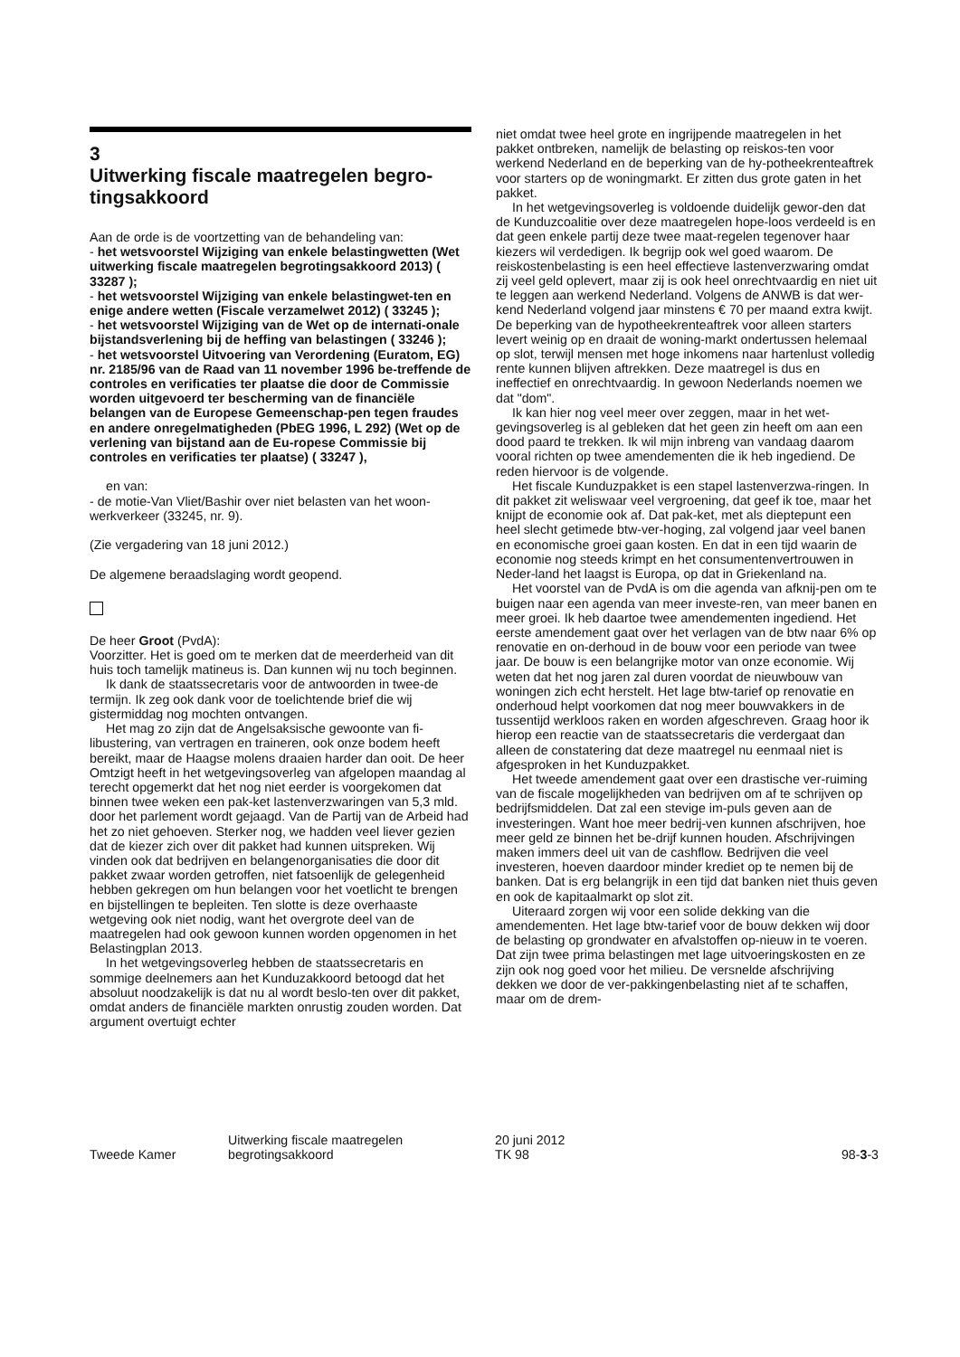3
Uitwerking fiscale maatregelen begro-tingsakkoord
Aan de orde is de voortzetting van de behandeling van:
- het wetsvoorstel Wijziging van enkele belastingwetten (Wet uitwerking fiscale maatregelen begrotingsakkoord 2013) ( 33287 );
- het wetsvoorstel Wijziging van enkele belastingwet-ten en enige andere wetten (Fiscale verzamelwet 2012) ( 33245 );
- het wetsvoorstel Wijziging van de Wet op de internati-onale bijstandsverlening bij de heffing van belastingen ( 33246 );
- het wetsvoorstel Uitvoering van Verordening (Euratom, EG) nr. 2185/96 van de Raad van 11 november 1996 be-treffende de controles en verificaties ter plaatse die door de Commissie worden uitgevoerd ter bescherming van de financiële belangen van de Europese Gemeenschap-pen tegen fraudes en andere onregelmatigheden (PbEG 1996, L 292) (Wet op de verlening van bijstand aan de Eu-ropese Commissie bij controles en verificaties ter plaatse) ( 33247 ),
en van:
- de motie-Van Vliet/Bashir over niet belasten van het woon-werkverkeer (33245, nr. 9).
(Zie vergadering van 18 juni 2012.)
De algemene beraadslaging wordt geopend.
De heer Groot (PvdA):
Voorzitter. Het is goed om te merken dat de meerderheid van dit huis toch tamelijk matineus is. Dan kunnen wij nu toch beginnen.
Ik dank de staatssecretaris voor de antwoorden in twee-de termijn. Ik zeg ook dank voor de toelichtende brief die wij gistermiddag nog mochten ontvangen.
Het mag zo zijn dat de Angelsaksische gewoonte van fi-libustering, van vertragen en traineren, ook onze bodem heeft bereikt, maar de Haagse molens draaien harder dan ooit. De heer Omtzigt heeft in het wetgevingsoverleg van afgelopen maandag al terecht opgemerkt dat het nog niet eerder is voorgekomen dat binnen twee weken een pak-ket lastenverzwaringen van 5,3 mld. door het parlement wordt gejaagd. Van de Partij van de Arbeid had het zo niet gehoeven. Sterker nog, we hadden veel liever gezien dat de kiezer zich over dit pakket had kunnen uitspreken. Wij vinden ook dat bedrijven en belangenorganisaties die door dit pakket zwaar worden getroffen, niet fatsoenlijk de gelegenheid hebben gekregen om hun belangen voor het voetlicht te brengen en bijstellingen te bepleiten. Ten slotte is deze overhaaste wetgeving ook niet nodig, want het overgrote deel van de maatregelen had ook gewoon kunnen worden opgenomen in het Belastingplan 2013.
In het wetgevingsoverleg hebben de staatssecretaris en sommige deelnemers aan het Kunduzakkoord betoogd dat het absoluut noodzakelijk is dat nu al wordt beslo-ten over dit pakket, omdat anders de financiële markten onrustig zouden worden. Dat argument overtuigt echter
niet omdat twee heel grote en ingrijpende maatregelen in het pakket ontbreken, namelijk de belasting op reiskos-ten voor werkend Nederland en de beperking van de hy-potheekrenteaftrek voor starters op de woningmarkt. Er zitten dus grote gaten in het pakket.
In het wetgevingsoverleg is voldoende duidelijk gewor-den dat de Kunduzcoalitie over deze maatregelen hope-loos verdeeld is en dat geen enkele partij deze twee maat-regelen tegenover haar kiezers wil verdedigen. Ik begrijp ook wel goed waarom. De reiskostenbelasting is een heel effectieve lastenverzwaring omdat zij veel geld oplevert, maar zij is ook heel onrechtvaardig en niet uit te leggen aan werkend Nederland. Volgens de ANWB is dat wer-kend Nederland volgend jaar minstens € 70 per maand extra kwijt. De beperking van de hypotheekrenteaftrek voor alleen starters levert weinig op en draait de woning-markt ondertussen helemaal op slot, terwijl mensen met hoge inkomens naar hartenlust volledig rente kunnen blijven aftrekken. Deze maatregel is dus en ineffectief en onrechtvaardig. In gewoon Nederlands noemen we dat "dom".
Ik kan hier nog veel meer over zeggen, maar in het wet-gevingsoverleg is al gebleken dat het geen zin heeft om aan een dood paard te trekken. Ik wil mijn inbreng van vandaag daarom vooral richten op twee amendementen die ik heb ingediend. De reden hiervoor is de volgende.
Het fiscale Kunduzpakket is een stapel lastenverzwa-ringen. In dit pakket zit weliswaar veel vergroening, dat geef ik toe, maar het knijpt de economie ook af. Dat pak-ket, met als dieptepunt een heel slecht getimede btw-ver-hoging, zal volgend jaar veel banen en economische groei gaan kosten. En dat in een tijd waarin de economie nog steeds krimpt en het consumentenvertrouwen in Neder-land het laagst is Europa, op dat in Griekenland na.
Het voorstel van de PvdA is om die agenda van afknij-pen om te buigen naar een agenda van meer investe-ren, van meer banen en meer groei. Ik heb daartoe twee amendementen ingediend. Het eerste amendement gaat over het verlagen van de btw naar 6% op renovatie en on-derhoud in de bouw voor een periode van twee jaar. De bouw is een belangrijke motor van onze economie. Wij weten dat het nog jaren zal duren voordat de nieuwbouw van woningen zich echt herstelt. Het lage btw-tarief op renovatie en onderhoud helpt voorkomen dat nog meer bouwvakkers in de tussentijd werkloos raken en worden afgeschreven. Graag hoor ik hierop een reactie van de staatssecretaris die verdergaat dan alleen de constatering dat deze maatregel nu eenmaal niet is afgesproken in het Kunduzpakket.
Het tweede amendement gaat over een drastische ver-ruiming van de fiscale mogelijkheden van bedrijven om af te schrijven op bedrijfsmiddelen. Dat zal een stevige im-puls geven aan de investeringen. Want hoe meer bedrij-ven kunnen afschrijven, hoe meer geld ze binnen het be-drijf kunnen houden. Afschrijvingen maken immers deel uit van de cashflow. Bedrijven die veel investeren, hoeven daardoor minder krediet op te nemen bij de banken. Dat is erg belangrijk in een tijd dat banken niet thuis geven en ook de kapitaalmarkt op slot zit.
Uiteraard zorgen wij voor een solide dekking van die amendementen. Het lage btw-tarief voor de bouw dekken wij door de belasting op grondwater en afvalstoffen op-nieuw in te voeren. Dat zijn twee prima belastingen met lage uitvoeringskosten en ze zijn ook nog goed voor het milieu. De versnelde afschrijving dekken we door de ver-pakkingenbelasting niet af te schaffen, maar om de drem-
Tweede Kamer
Uitwerking fiscale maatregelen
begrotingsakkoord
20 juni 2012
TK 98
98-3-3